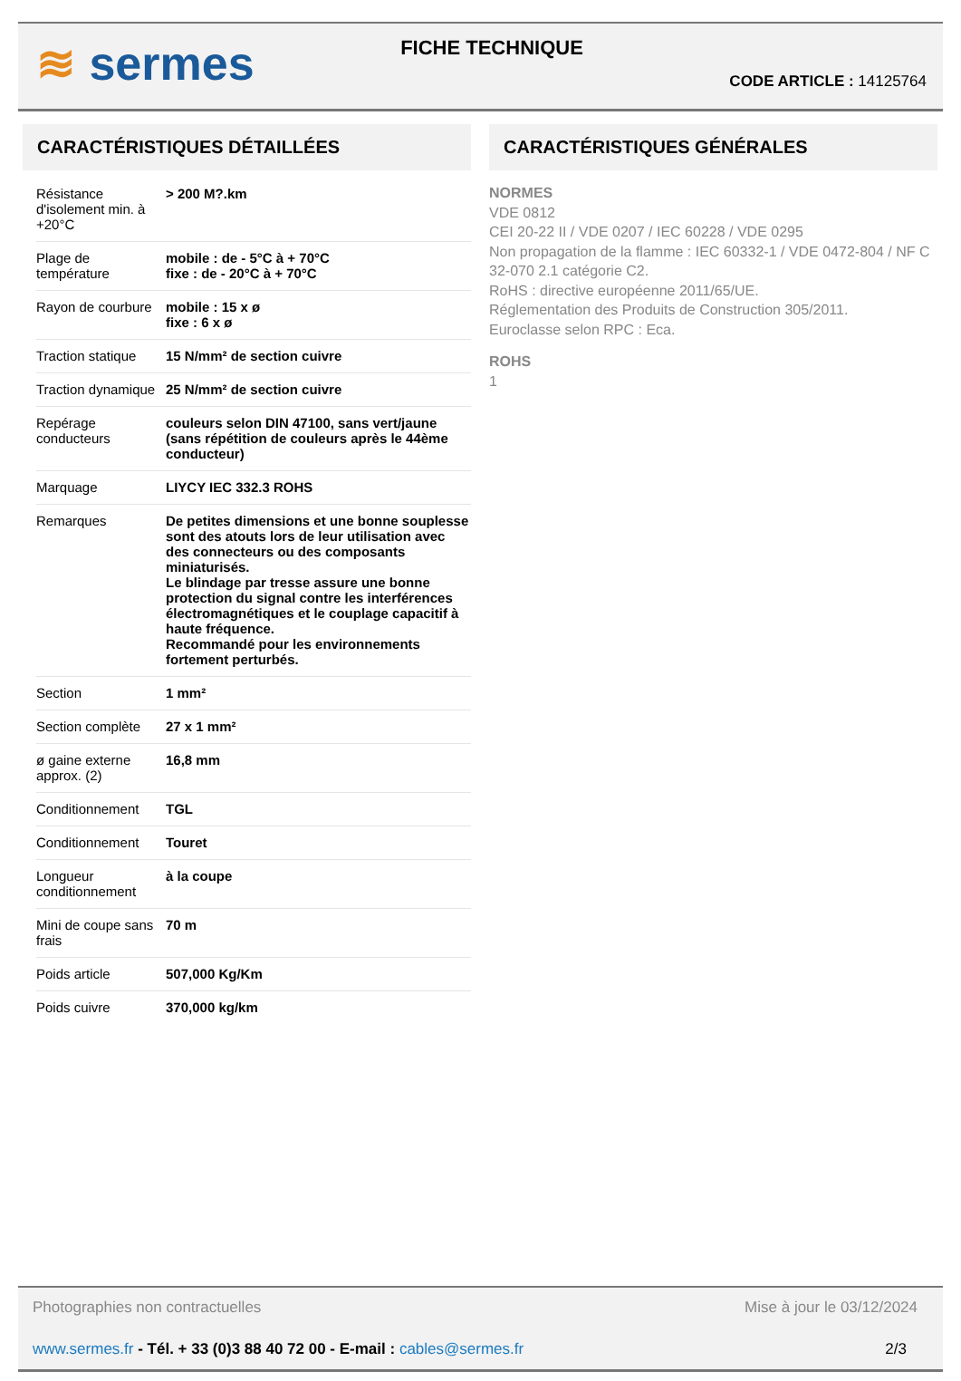≋ sermes
FICHE TECHNIQUE
CODE ARTICLE : 14125764
CARACTÉRISTIQUES DÉTAILLÉES
| Résistance d'isolement min. à +20°C | > 200 M?.km |
| Plage de température | mobile : de - 5°C à + 70°C fixe : de - 20°C à + 70°C |
| Rayon de courbure | mobile : 15 x ø fixe : 6 x ø |
| Traction statique | 15 N/mm² de section cuivre |
| Traction dynamique | 25 N/mm² de section cuivre |
| Repérage conducteurs | couleurs selon DIN 47100, sans vert/jaune (sans répétition de couleurs après le 44ème conducteur) |
| Marquage | LIYCY IEC 332.3 ROHS |
| Remarques | De petites dimensions et une bonne souplesse sont des atouts lors de leur utilisation avec des connecteurs ou des composants miniaturisés. Le blindage par tresse assure une bonne protection du signal contre les interférences électromagnétiques et le couplage capacitif à haute fréquence. Recommandé pour les environnements fortement perturbés. |
| Section | 1 mm² |
| Section complète | 27 x 1 mm² |
| ø gaine externe approx. (2) | 16,8 mm |
| Conditionnement | TGL |
| Conditionnement | Touret |
| Longueur conditionnement | à la coupe |
| Mini de coupe sans frais | 70 m |
| Poids article | 507,000 Kg/Km |
| Poids cuivre | 370,000 kg/km |
CARACTÉRISTIQUES GÉNÉRALES
NORMES
VDE 0812
CEI 20-22 II / VDE 0207 / IEC 60228 / VDE 0295
Non propagation de la flamme : IEC 60332-1 / VDE 0472-804 / NF C 32-070 2.1 catégorie C2.
RoHS : directive européenne 2011/65/UE.
Réglementation des Produits de Construction 305/2011.
Euroclasse selon RPC : Eca.
ROHS
1
Photographies non contractuelles Mise à jour le 03/12/2024
www.sermes.fr - Tél. + 33 (0)3 88 40 72 00 - E-mail : cables@sermes.fr 2/3